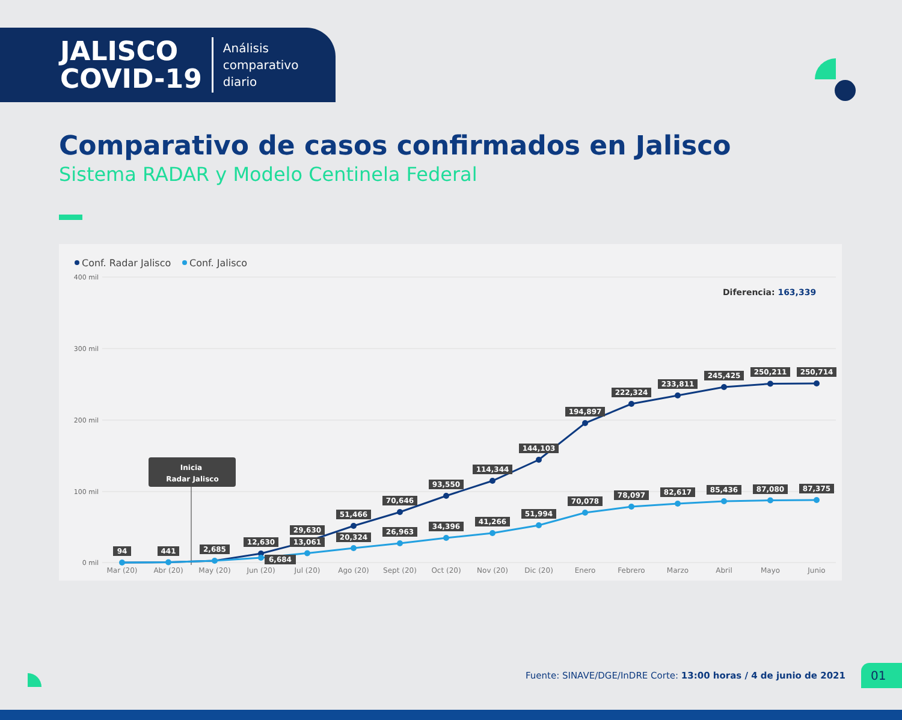JALISCO
COVID-19
Análisis
comparativo
diario
Comparativo de casos confirmados en Jalisco
Sistema RADAR y Modelo Centinela Federal
Conf. Radar Jalisco
Conf. Jalisco
400 mil
300 mil
200 mil
100 mil
0 mil
Diferencia: 163,339
Inicia
Radar Jalisco
94
441
2,685
12,630
29,630
51,466
70,646
93,550
114,344
144,103
194,897
222,324
233,811
245,425
250,211
250,714
6,684
13,061
20,324
26,963
34,396
41,266
51,994
70,078
78,097
82,617
85,436
87,080
87,375
Mar (20)
Abr (20)
May (20)
Jun (20)
Jul (20)
Ago (20)
Sept (20)
Oct (20)
Nov (20)
Dic (20)
Enero
Febrero
Marzo
Abril
Mayo
Junio
Fuente: SINAVE/DGE/InDRE Corte: 13:00 horas / 4 de junio de 2021 01